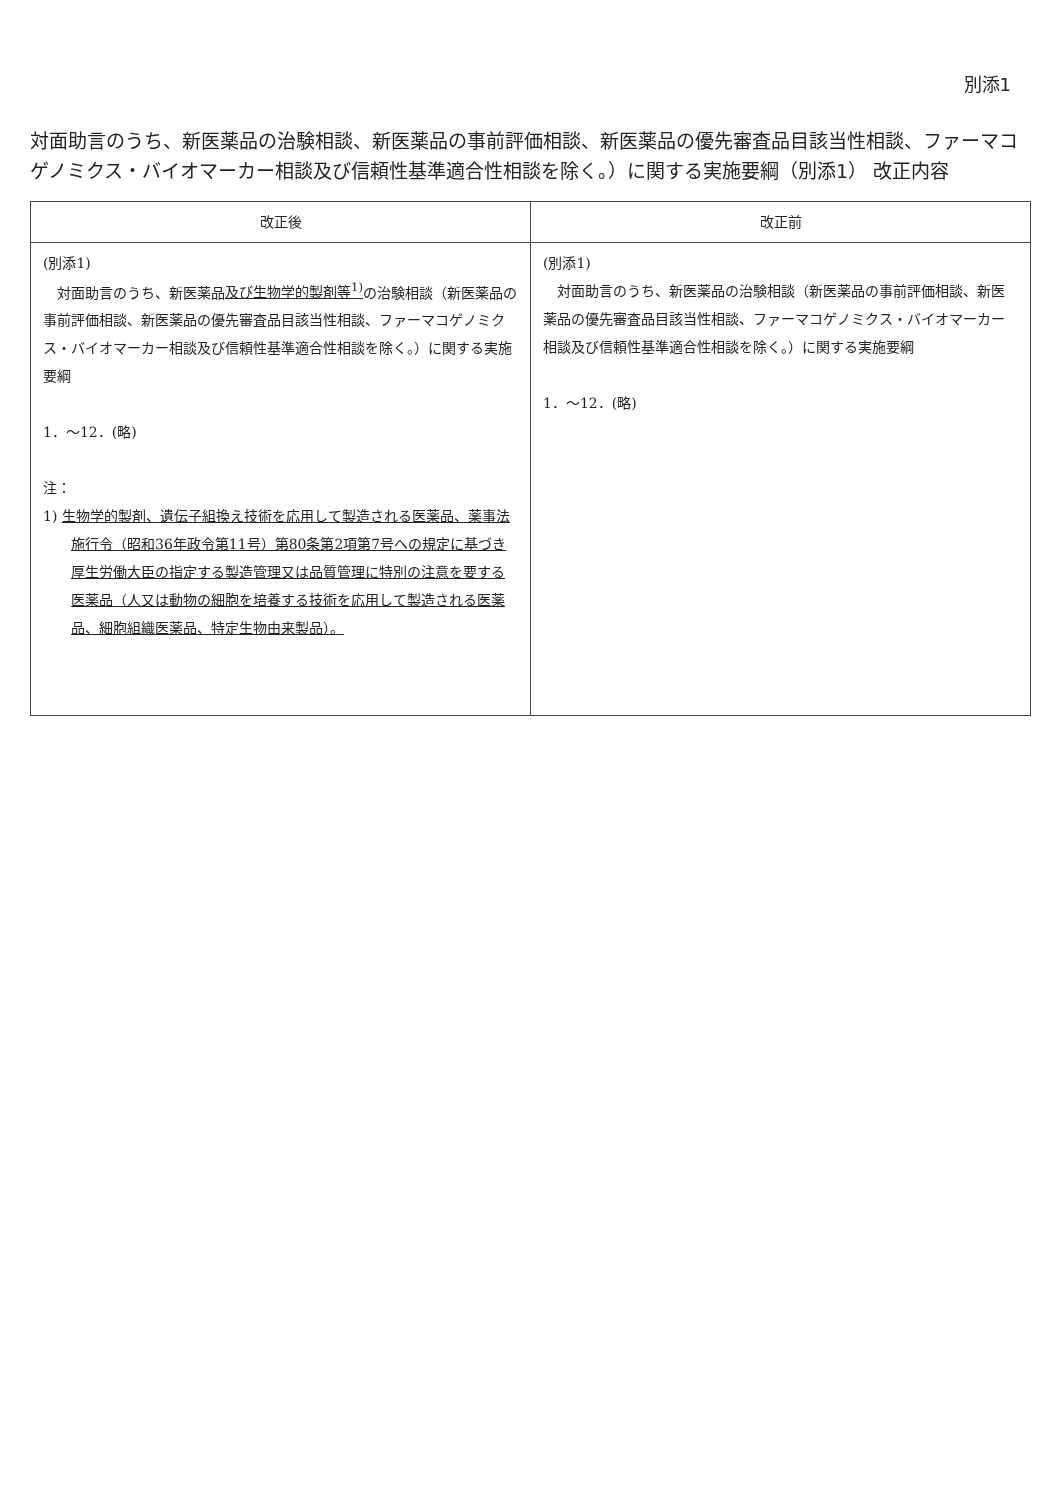別添1
対面助言のうち、新医薬品の治験相談、新医薬品の事前評価相談、新医薬品の優先審査品目該当性相談、ファーマコゲノミクス・バイオマーカー相談及び信頼性基準適合性相談を除く。）に関する実施要綱（別添1） 改正内容
| 改正後 | 改正前 |
| --- | --- |
| (別添1) 対面助言のうち、新医薬品 及び生物学的製剤等<sup>1)</sup> の治験相談（新医薬品の事前評価相談、新医薬品の優先審査品目該当性相談、ファーマコゲノミクス・バイオマーカー相談及び信頼性基準適合性相談を除く。）に関する実施要綱 1．～12．(略) 注： 1) 生物学的製剤、遺伝子組換え技術を応用して製造される医薬品、薬事法施行令（昭和36年政令第11号）第80条第2項第7号への規定に基づき厚生労働大臣の指定する製造管理又は品質管理に特別の注意を要する医薬品（人又は動物の細胞を培養する技術を応用して製造される医薬品、細胞組織医薬品、特定生物由来製品）。 | (別添1) 対面助言のうち、新医薬品の治験相談（新医薬品の事前評価相談、新医薬品の優先審査品目該当性相談、ファーマコゲノミクス・バイオマーカー相談及び信頼性基準適合性相談を除く。）に関する実施要綱 1．～12．(略) |